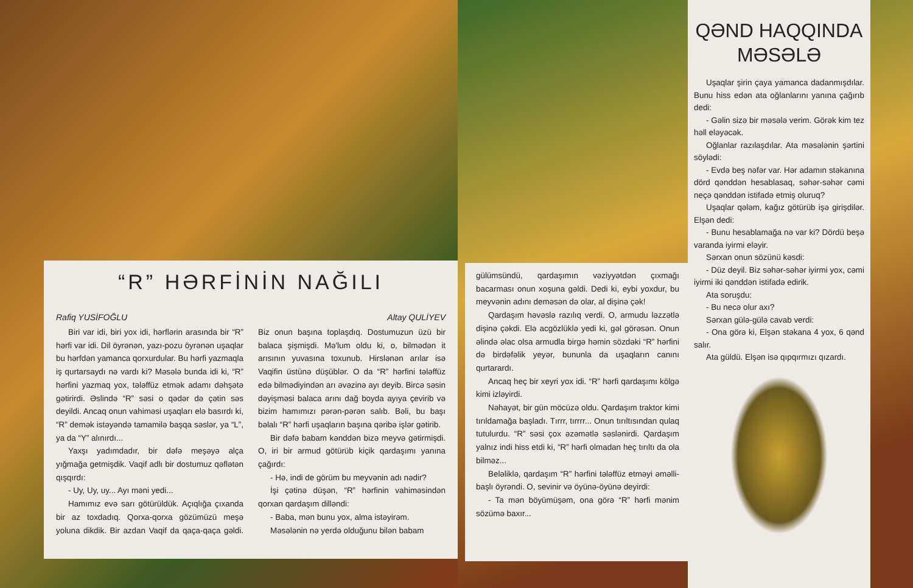“R” HƏRFİNİN NAĞILI
Rafiq YUSİFOĞLU Altay QULİYEV
Biri var idi, biri yox idi, hərflərin arasında bir “R” hərfi var idi. Dil öyrənən, yazı-pozu öyrənən uşaqlar bu hərfdən yamanca qorxurdular. Bu hərfi yazmaqla iş qurtarsaydı nə vardı ki? Məsələ bunda idi ki, “R” hərfini yazmaq yox, tələffüz etmək adamı dəhşətə gətirirdi. Əslində “R” səsi o qədər də çətin səs deyildi. Ancaq onun vahiməsi uşaqları elə basırdı ki, “R” demək istəyəndə tamamilə başqa səslər, ya “L”, ya da “Y” alınırdı...
Yaxşı yadımdadır, bir dəfə meşəyə alça yığmağa getmişdik. Vaqif adlı bir dostumuz qəflətən qışqırdı:
- Uy, Uy, uy... Ayı məni yedi...
Hamımız evə sarı götürüldük. Açıqlığa çıxanda bir az toxdadıq. Qorxa-qorxa gözümüzü meşə yoluna dikdik. Bir azdan Vaqif da qaça-qaça gəldi. Biz onun başına toplaşdıq. Dostumuzun üzü bir balaca şişmişdi. Mə'lum oldu ki, o, bilmədən it arısının yuvasına toxunub. Hirslənən arılar isə Vaqifin üstünə düşüblər. O da “R” hərfini tələffüz edə bilmədiyindən arı əvəzinə ayı deyib. Bircə səsin dəyişməsi balaca arını dağ boyda ayıya çevirib və bizim hamımızı pərən-pərən salıb. Bəli, bu başı bəlalı “R” hərfi uşaqların başına qəribə işlər gətirib.
Bir dəfə babam kənddən bizə meyvə gətirmişdi. O, iri bir armud götürüb kiçik qardaşımı yanına çağırdı:
- Hə, indi de görüm bu meyvənin adı nədir?
İşi çətinə düşən, “R” hərfinin vahiməsindən qorxan qardaşım dilləndi:
- Baba, mən bunu yox, alma istəyirəm.
Məsələnin nə yerdə olduğunu bilən babam
gülümsündü, qardaşımın vəziyyətdən çıxmağı bacarması onun xoşuna gəldi. Dedi ki, eybi yoxdur, bu meyvənin adını deməsən də olar, al dişinə çək!
Qardaşım həvəslə razılıq verdi. O, armudu ləzzətlə dişinə çəkdi. Elə acgözlüklə yedi ki, gəl görəsən. Onun əlində əlac olsa armudla birgə həmin sözdəki “R” hərfini də birdəfəlik yeyər, bununla da uşaqların canını qurtarardı.
Ancaq heç bir xeyri yox idi. “R” hərfi qardaşımı kölgə kimi izləyirdi.
Nəhayət, bir gün möcüzə oldu. Qardaşım traktor kimi tırıldamağa başladı. Tırrr, tırrrr... Onun tırıltısından qulaq tutulurdu. “R” səsi çox əzəmətlə səslənirdi. Qardaşım yalnız indi hiss etdi ki, “R” hərfi olmadan heç tırıltı da ola bilməz...
Beləliklə, qardaşım “R” hərfini tələffüz etməyi əməlli-başlı öyrəndi. O, sevinir və öyünə-öyünə deyirdi:
- Ta mən böyümüşəm, ona görə “R” hərfi mənim sözümə baxır...
QƏND HAQQINDA MƏSƏLƏ
Uşaqlar şirin çaya yamanca dadanmışdılar. Bunu hiss edən ata oğlanlarını yanına çağırıb dedi:
- Gəlin sizə bir məsələ verim. Görək kim tez həll eləyəcək.
Oğlanlar razılaşdılar. Ata məsələnin şərtini söylədi:
- Evdə beş nəfər var. Hər adamın stəkanına dörd qənddən hesablasaq, səhər-səhər cəmi neçə qənddən istifadə etmiş oluruq?
Uşaqlar qələm, kağız götürüb işə girişdilər. Elşən dedi:
- Bunu hesablamağa nə var ki? Dördü beşə varanda iyirmi eləyir.
Sərxan onun sözünü kəsdi:
- Düz deyil. Biz səhər-səhər iyirmi yox, cəmi iyirmi iki qənddən istifadə edirik.
Ata soruşdu:
- Bu necə olur axı?
Sərxan gülə-gülə cavab verdi:
- Ona görə ki, Elşən stəkana 4 yox, 6 qənd salır.
Ata güldü. Elşən isə qıpqırmızı qızardı.